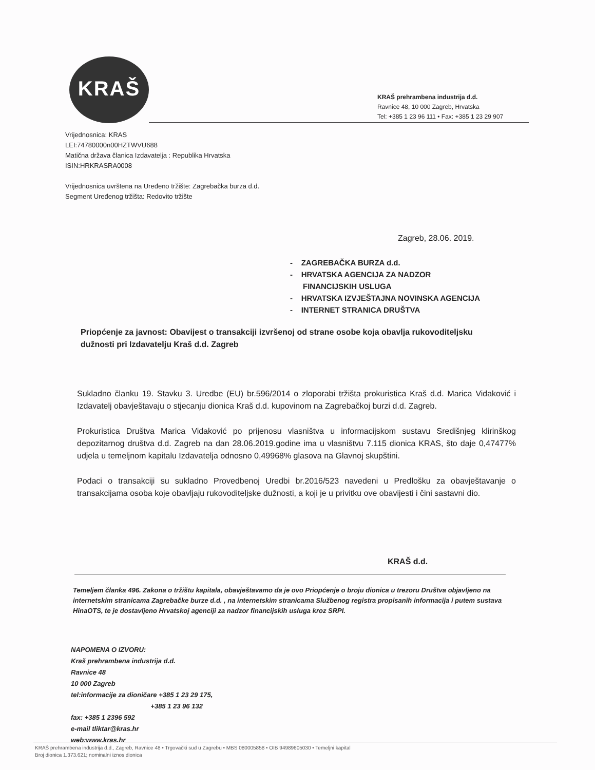KRAŠ
KRAŠ prehrambena industrija d.d.
Ravnice 48, 10 000 Zagreb, Hrvatska
Tel: +385 1 23 96 111 • Fax: +385 1 23 29 907
Vrijednosnica: KRAS
LEI:74780000n00HZTWVU688
Matična država članica Izdavatelja : Republika Hrvatska
ISIN:HRKRASRA0008
Vrijednosnica uvrštena na Uređeno tržište: Zagrebačka burza d.d.
Segment Uređenog tržišta: Redovito tržište
Zagreb, 28.06. 2019.
- ZAGREBAČKA BURZA d.d.
- HRVATSKA AGENCIJA ZA NADZOR
FINANCIJSKIH USLUGA
- HRVATSKA IZVJEŠTAJNA NOVINSKA AGENCIJA
- INTERNET STRANICA DRUŠTVA
Priopćenje za javnost: Obavijest o transakciji izvršenoj od strane osobe koja obavlja rukovoditeljsku dužnosti pri Izdavatelju Kraš d.d. Zagreb
Sukladno članku 19. Stavku 3. Uredbe (EU) br.596/2014 o zloporabi tržišta prokuristica Kraš d.d. Marica Vidaković i Izdavatelj obavještavaju o stjecanju dionica Kraš d.d. kupovinom na Zagrebačkoj burzi d.d. Zagreb.
Prokuristica Društva Marica Vidaković po prijenosu vlasništva u informacijskom sustavu Središnjeg klirinškog depozitarnog društva d.d. Zagreb na dan 28.06.2019.godine ima u vlasništvu 7.115 dionica KRAS, što daje 0,47477% udjela u temeljnom kapitalu Izdavatelja odnosno 0,49968% glasova na Glavnoj skupštini.
Podaci o transakciji su sukladno Provedbenoj Uredbi br.2016/523 navedeni u Predlošku za obavještavanje o transakcijama osoba koje obavljaju rukovoditeljske dužnosti, a koji je u privitku ove obavijesti i čini sastavni dio.
KRAŠ d.d.
Temeljem članka 496. Zakona o tržištu kapitala, obavještavamo da je ovo Priopćenje o broju dionica u trezoru Društva objavljeno na internetskim stranicama Zagrebačke burze d.d. , na internetskim stranicama Službenog registra propisanih informacija i putem sustava HinaOTS, te je dostavljeno Hrvatskoj agenciji za nadzor financijskih usluga kroz SRPI.
NAPOMENA O IZVORU:
Kraš prehrambena industrija d.d.
Ravnice 48
10 000 Zagreb
tel:informacije za dioničare +385 1 23 29 175,
+385 1 23 96 132
fax: +385 1 2396 592
e-mail tliktar@kras.hr
web:www.kras.hr
KRAŠ prehrambena industrija d.d., Zagreb, Ravnice 48 • Trgovački sud u Zagrebu • MBS 080005858 • OIB 94989605030 • Temeljni kapital
Broj dionica 1.373.621; nominalni iznos dionica